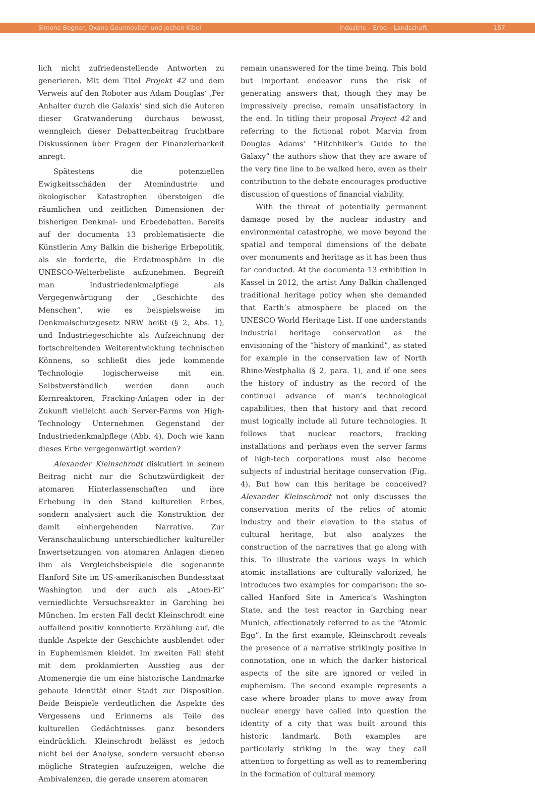Simone Bogner, Oxana Gourinovitch und Jochen Kibel Industrie – Erbe – Landschaft 157
lich nicht zufriedenstellende Antworten zu generieren. Mit dem Titel Projekt 42 und dem Verweis auf den Roboter aus Adam Douglas‘ ‚Per Anhalter durch die Galaxis‘ sind sich die Autoren dieser Gratwanderung durchaus bewusst, wenngleich dieser Debattenbeitrag fruchtbare Diskussionen über Fragen der Finanzierbarkeit anregt.
Spätestens die potenziellen Ewigkeitsschäden der Atomindustrie und ökologischer Katastrophen übersteigen die räumlichen und zeitlichen Dimensionen der bisherigen Denkmal- und Erbedebatten. Bereits auf der documenta 13 problematisierte die Künstlerin Amy Balkin die bisherige Erbepolitik, als sie forderte, die Erdatmosphäre in die UNESCO-Welterbeliste aufzunehmen. Begreift man Industriedenkmalpflege als Vergegenwärtigung der „Geschichte des Menschen“, wie es beispielsweise im Denkmalschutzgesetz NRW heißt (§ 2, Abs. 1), und Industriegeschichte als Aufzeichnung der fortschreitenden Weiterentwicklung technischen Könnens, so schließt dies jede kommende Technologie logischerweise mit ein. Selbstverständlich werden dann auch Kernreaktoren, Fracking-Anlagen oder in der Zukunft vielleicht auch Server-Farms von High-Technology Unternehmen Gegenstand der Industriedenkmalpflege (Abb. 4). Doch wie kann dieses Erbe vergegenwärtigt werden?
Alexander Kleinschrodt diskutiert in seinem Beitrag nicht nur die Schutzwürdigkeit der atomaren Hinterlassenschaften und ihre Erhebung in den Stand kulturellen Erbes, sondern analysiert auch die Konstruktion der damit einhergehenden Narrative. Zur Veranschaulichung unterschiedlicher kultureller Inwertsetzungen von atomaren Anlagen dienen ihm als Vergleichsbeispiele die sogenannte Hanford Site im US-amerikanischen Bundesstaat Washington und der auch als „Atom-Ei“ verniedlichte Versuchsreaktor in Garching bei München. Im ersten Fall deckt Kleinschrodt eine auffallend positiv konnotierte Erzählung auf, die dunkle Aspekte der Geschichte ausblendet oder in Euphemismen kleidet. Im zweiten Fall steht mit dem proklamierten Ausstieg aus der Atomenergie die um eine historische Landmarke gebaute Identität einer Stadt zur Disposition. Beide Beispiele verdeutlichen die Aspekte des Vergessens und Erinnerns als Teile des kulturellen Gedächtnisses ganz besonders eindrücklich. Kleinschrodt belässt es jedoch nicht bei der Analyse, sondern versucht ebenso mögliche Strategien aufzuzeigen, welche die Ambivalenzen, die gerade unserem atomaren
remain unanswered for the time being. This bold but important endeavor runs the risk of generating answers that, though they may be impressively precise, remain unsatisfactory in the end. In titling their proposal Project 42 and referring to the fictional robot Marvin from Douglas Adams’ “Hitchhiker‘s Guide to the Galaxy” the authors show that they are aware of the very fine line to be walked here, even as their contribution to the debate encourages productive discussion of questions of financial viability.
With the threat of potentially permanent damage posed by the nuclear industry and environmental catastrophe, we move beyond the spatial and temporal dimensions of the debate over monuments and heritage as it has been thus far conducted. At the documenta 13 exhibition in Kassel in 2012, the artist Amy Balkin challenged traditional heritage policy when she demanded that Earth’s atmosphere be placed on the UNESCO World Heritage List. If one understands industrial heritage conservation as the envisioning of the “history of mankind”, as stated for example in the conservation law of North Rhine-Westphalia (§ 2, para. 1), and if one sees the history of industry as the record of the continual advance of man’s technological capabilities, then that history and that record must logically include all future technologies. It follows that nuclear reactors, fracking installations and perhaps even the server farms of high-tech corporations must also become subjects of industrial heritage conservation (Fig. 4). But how can this heritage be conceived? Alexander Kleinschrodt not only discusses the conservation merits of the relics of atomic industry and their elevation to the status of cultural heritage, but also analyzes the construction of the narratives that go along with this. To illustrate the various ways in which atomic installations are culturally valorized, he introduces two examples for comparison: the so-called Hanford Site in America’s Washington State, and the test reactor in Garching near Munich, affectionately referred to as the “Atomic Egg”. In the first example, Kleinschrodt reveals the presence of a narrative strikingly positive in connotation, one in which the darker historical aspects of the site are ignored or veiled in euphemism. The second example represents a case where broader plans to move away from nuclear energy have called into question the identity of a city that was built around this historic landmark. Both examples are particularly striking in the way they call attention to forgetting as well as to remembering in the formation of cultural memory.